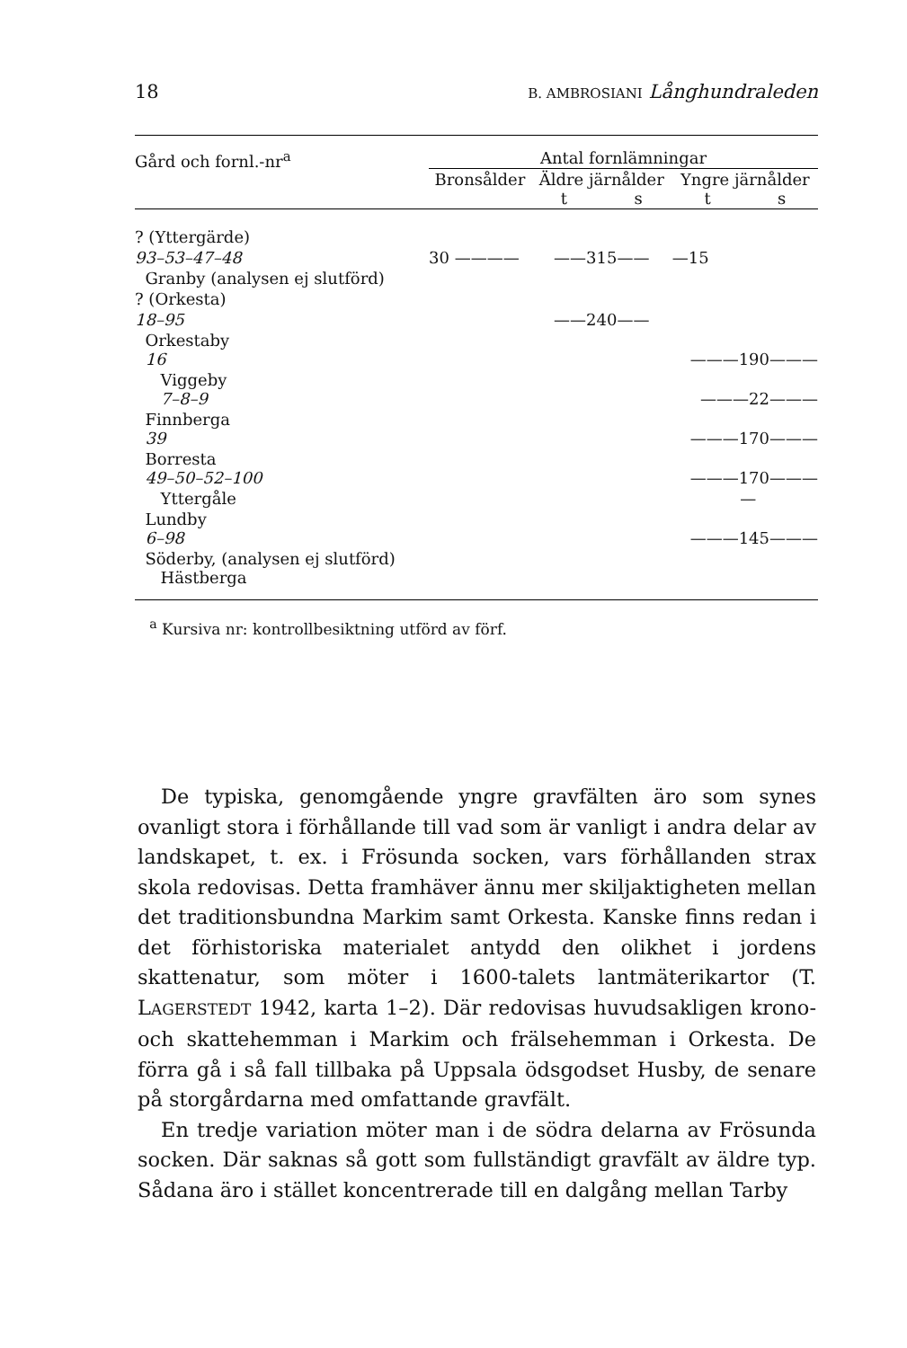18 B. AMBROSIANI Långhundraleden
| Gård och fornl.-nr<sup>a</sup> | Antal fornlämningar | | |
| | Bronsålder | Äldre järnålder t s | Yngre järnålder t s |
| ? (Yttergärde) | | | |
| 93–53–47–48 | 30 ———— | ——315—— | —15 |
| Granby (analysen ej slutförd) | | | |
| ? (Orkesta) | | | |
| 18–95 | | ——240—— | |
| Orkestaby 16 | | | ———190——— |
| Viggeby 7–8–9 | | | ———22——— |
| Finnberga 39 | | | ———170——— |
| Borresta 49–50–52–100 | | | ———170——— |
| Yttergåle | | | — |
| Lundby 6–98 | | | ———145——— |
| Söderby, (analysen ej slutförd) Hästberga | | | |
<sup>a</sup> Kursiva nr: kontrollbesiktning utförd av förf.
De typiska, genomgående yngre gravfälten äro som synes ovanligt stora i förhållande till vad som är vanligt i andra delar av landskapet, t. ex. i Frösunda socken, vars förhållanden strax skola redovisas. Detta framhäver ännu mer skiljaktigheten mellan det traditionsbundna Markim samt Orkesta. Kanske finns redan i det förhistoriska materialet antydd den olikhet i jordens skattenatur, som möter i 1600-talets lantmäterikartor (T. LAGERSTEDT 1942, karta 1–2). Där redovisas huvudsakligen krono- och skattehemman i Markim och frälsehemman i Orkesta. De förra gå i så fall tillbaka på Uppsala ödsgodset Husby, de senare på storgårdarna med omfattande gravfält.
En tredje variation möter man i de södra delarna av Frösunda socken. Där saknas så gott som fullständigt gravfält av äldre typ. Sådana äro i stället koncentrerade till en dalgång mellan Tarby